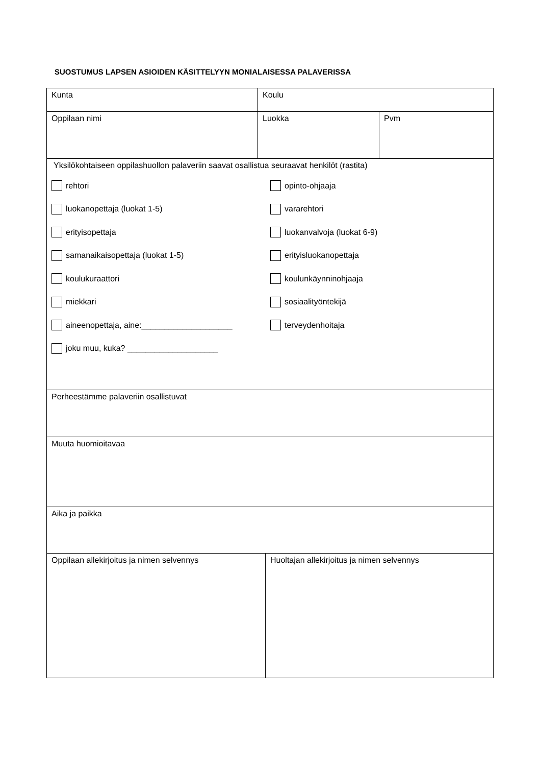SUOSTUMUS LAPSEN ASIOIDEN KÄSITTELYYN MONIALAISESSA PALAVERISSA
| Kunta | Koulu | |
| Oppilaan nimi | Luokka | Pvm |
| Yksilökohtaiseen oppilashuollon palaveriin saavat osallistua seuraavat henkilöt (rastita) rehtori luokanopettaja (luokat 1-5) erityisopettaja samanaikaisopettaja (luokat 1-5) koulukuraattori miekkari aineenopettaja, aine:____________________ joku muu, kuka? ____________________ opinto-ohjaaja vararehtori luokanvalvoja (luokat 6-9) erityisluokanopettaja koulunkäynninohjaaja sosiaalityöntekijä terveydenhoitaja | | |
| Perheestämme palaveriin osallistuvat | | |
| Muuta huomioitavaa | | |
| Aika ja paikka | | |
| Oppilaan allekirjoitus ja nimen selvennys | Huoltajan allekirjoitus ja nimen selvennys |